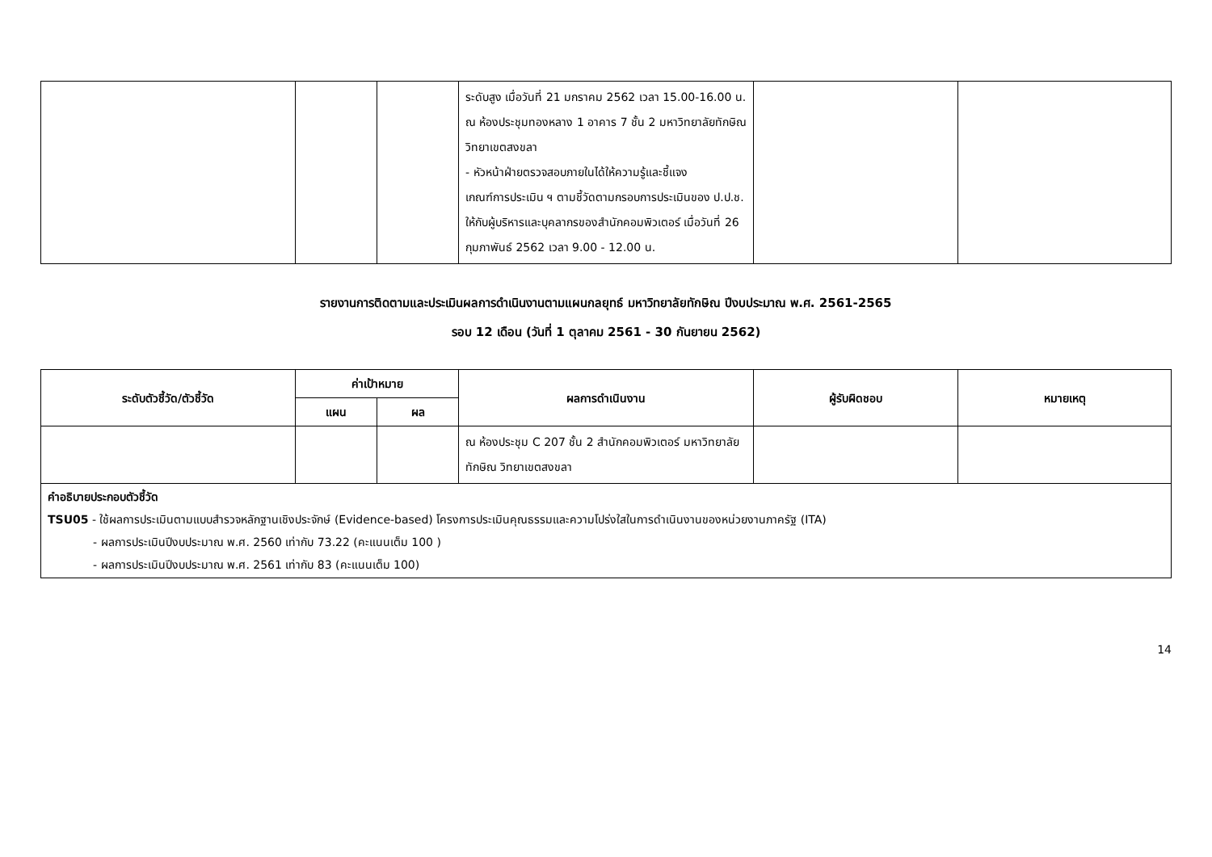| | | | ระดับสูง เมื่อวันที่ 21 มกราคม 2562 เวลา 15.00-16.00 น. ณ ห้องประชุมทองหลาง 1 อาคาร 7 ชั้น 2 มหาวิทยาลัยทักษิณ วิทยาเขตสงขลา - หัวหน้าฝ่ายตรวจสอบภายในได้ให้ความรู้และชี้แจง เกณฑ์การประเมิน ฯ ตามชี้วัดตามกรอบการประเมินของ ป.ป.ช. ให้กับผู้บริหารและบุคลากรของสำนักคอมพิวเตอร์ เมื่อวันที่ 26 กุมภาพันธ์ 2562 เวลา 9.00 - 12.00 น. | | |
รายงานการติดตามและประเมินผลการดำเนินงานตามแผนกลยุทธ์ มหาวิทยาลัยทักษิณ ปีงบประมาณ พ.ศ. 2561-2565
รอบ 12 เดือน (วันที่ 1 ตุลาคม 2561 - 30 กันยายน 2562)
| ระดับตัวชี้วัด/ตัวชี้วัด | ค่าเป้าหมาย | | ผลการดำเนินงาน | ผู้รับผิดชอบ | หมายเหตุ |
| --- | --- | --- | --- | --- | --- |
| | แผน | ผล | | | |
| | | | ณ ห้องประชุม C 207 ชั้น 2 สำนักคอมพิวเตอร์ มหาวิทยาลัยทักษิณ วิทยาเขตสงขลา | | |
| คำอธิบายประกอบตัวชี้วัด TSU05 - ใช้ผลการประเมินตามแบบสำรวจหลักฐานเชิงประจักษ์ (Evidence-based) โครงการประเมินคุณธรรมและความโปร่งใสในการดำเนินงานของหน่วยงานภาครัฐ (ITA) - ผลการประเมินปีงบประมาณ พ.ศ. 2560 เท่ากับ 73.22 (คะแนนเต็ม 100 ) - ผลการประเมินปีงบประมาณ พ.ศ. 2561 เท่ากับ 83 (คะแนนเต็ม 100) | | | | | |
14